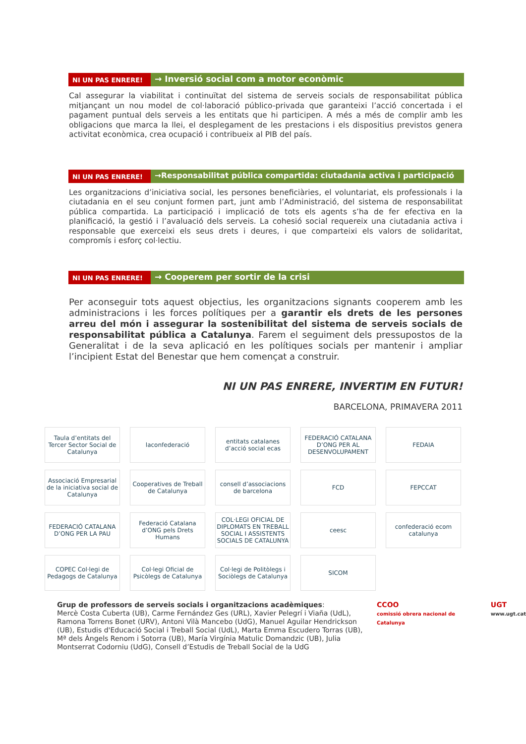NI UN PAS ENRERE!
→ Inversió social com a motor econòmic
Cal assegurar la viabilitat i continuïtat del sistema de serveis socials de responsabilitat pública mitjançant un nou model de col·laboració público-privada que garanteixi l’acció concertada i el pagament puntual dels serveis a les entitats que hi participen. A més a més de complir amb les obligacions que marca la llei, el desplegament de les prestacions i els dispositius previstos genera activitat econòmica, crea ocupació i contribueix al PIB del país.
NI UN PAS ENRERE!
→Responsabilitat pública compartida: ciutadania activa i participació
Les organitzacions d’iniciativa social, les persones beneficiàries, el voluntariat, els professionals i la ciutadania en el seu conjunt formen part, junt amb l’Administració, del sistema de responsabilitat pública compartida. La participació i implicació de tots els agents s’ha de fer efectiva en la planificació, la gestió i l’avaluació dels serveis. La cohesió social requereix una ciutadania activa i responsable que exerceixi els seus drets i deures, i que comparteixi els valors de solidaritat, compromís i esforç col·lectiu.
NI UN PAS ENRERE!
→ Cooperem per sortir de la crisi
Per aconseguir tots aquest objectius, les organitzacions signants cooperem amb les administracions i les forces polítiques per a garantir els drets de les persones arreu del món i assegurar la sostenibilitat del sistema de serveis socials de responsabilitat pública a Catalunya. Farem el seguiment dels pressupostos de la Generalitat i de la seva aplicació en les polítiques socials per mantenir i ampliar l’incipient Estat del Benestar que hem començat a construir.
NI UN PAS ENRERE, INVERTIM EN FUTUR!
BARCELONA, PRIMAVERA 2011
Taula d’entitats del Tercer Sector Social de Catalunya
laconfederació
entitats catalanes d’acció social ecas
FEDERACIÓ CATALANA D’ONG PER AL DESENVOLUPAMENT
FEDAIA
Associació Empresarial de la iniciativa social de Catalunya
Cooperatives de Treball de Catalunya
consell d’associacions de barcelona
FCD
FEPCCAT
FEDERACIÓ CATALANA D’ONG PER LA PAU
Federació Catalana d’ONG pels Drets Humans
COL·LEGI OFICIAL DE DIPLOMATS EN TREBALL SOCIAL I ASSISTENTS SOCIALS DE CATALUNYA
ceesc
confederació ecom catalunya
COPEC Col·legi de Pedagogs de Catalunya
Col·legi Oficial de Psicòlegs de Catalunya
Col·legi de Politòlegs i Sociòlegs de Catalunya
SICOM
Grup de professors de serveis socials i organitzacions acadèmiques:
Mercè Costa Cuberta (UB), Carme Fernández Ges (URL), Xavier Pelegrí i Viaña (UdL), Ramona Torrens Bonet (URV), Antoni Vilà Mancebo (UdG), Manuel Aguilar Hendrickson (UB), Estudis d'Educació Social i Treball Social (UdL), Marta Emma Escudero Torras (UB), Mª dels Àngels Renom i Sotorra (UB), María Virgínia Matulic Domandzic (UB), Julia Montserrat Codorniu (UdG), Consell d’Estudis de Treball Social de la UdG
CCOO
comissió obrera nacional de Catalunya
UGT
www.ugt.cat